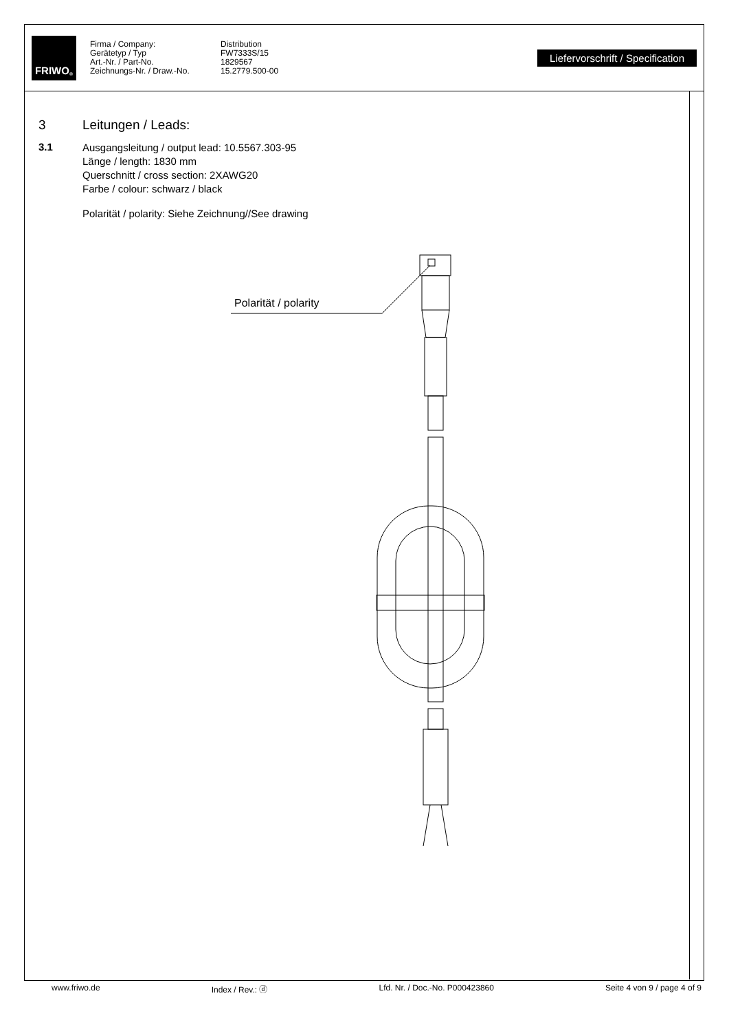FRIWO<sup>®</sup>
Firma / Company:
Distribution
Gerätetyp / Typ
FW7333S/15
Art.-Nr. / Part-No.
1829567
Zeichnungs-Nr. / Draw.-No.
15.2779.500-00
Liefervorschrift / Specification
3 Leitungen / Leads:
3.1
Ausgangsleitung / output lead: 10.5567.303-95
Länge / length: 1830 mm
Querschnitt / cross section: 2XAWG20
Farbe / colour: schwarz / black
Polarität / polarity: Siehe Zeichnung//See drawing
Polarität / polarity
www.friwo.de Index / Rev.: ⓓ Lfd. Nr. / Doc.-No. P000423860 Seite 4 von 9 / page 4 of 9